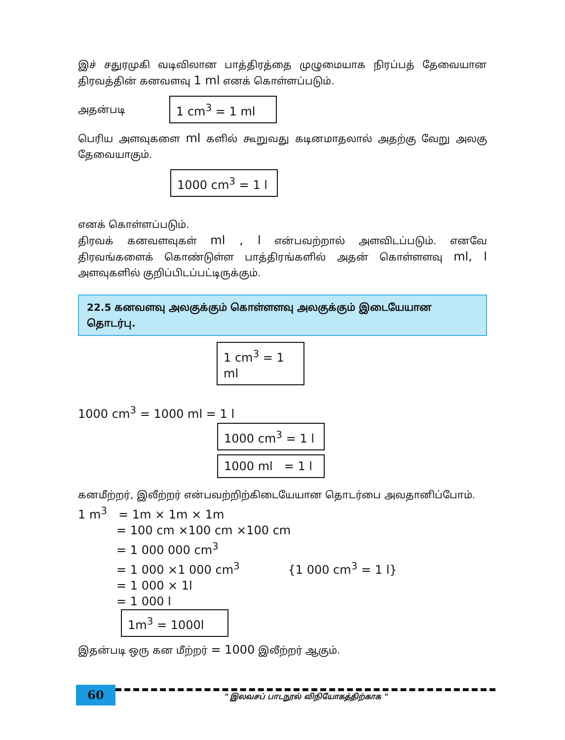இச் சதுரமுகி வடிவிலான பாத்திரத்தை முழுமையாக நிரப்பத் தேவையான திரவத்தின் கனவளவு 1 ml எனக் கொள்ளப்படும்.
அதன்படி 1 cm<sup>3</sup> = 1 ml
பெரிய அளவுகளை ml களில் கூறுவது கடினமாதலால் அதற்கு வேறு அலகு தேவையாகும்.
1000 cm<sup>3</sup> = 1 l
எனக் கொள்ளப்படும்.
திரவக் கனவளவுகள் ml , l என்பவற்றால் அளவிடப்படும். எனவே திரவங்களைக் கொண்டுள்ள பாத்திரங்களில் அதன் கொள்ளளவு ml, l அளவுகளில் குறிப்பிடப்பட்டிருக்கும்.
22.5 கனவளவு அலகுக்கும் கொள்ளளவு அலகுக்கும் இடையேயான தொடர்பு.
1 cm<sup>3</sup> = 1 ml
1000 cm<sup>3</sup> = 1000 ml = 1 l
1000 cm<sup>3</sup> = 1 l
1000 ml = 1 l
கனமீற்றர், இலீற்றர் என்பவற்றிற்கிடையேயான தொடர்பை அவதானிப்போம்.
1 m<sup>3</sup> = 1m × 1m × 1m
= 100 cm ×100 cm ×100 cm
= 1 000 000 cm<sup>3</sup>
= 1 000 ×1 000 cm<sup>3</sup> {1 000 cm<sup>3</sup> = 1 l}
= 1 000 × 1l
= 1 000 l
1m<sup>3</sup> = 1000l
இதன்படி ஒரு கன மீற்றர் = 1000 இலீற்றர் ஆகும்.
60
" இலவசப் பாடநூல் விநியோகத்திற்காக "